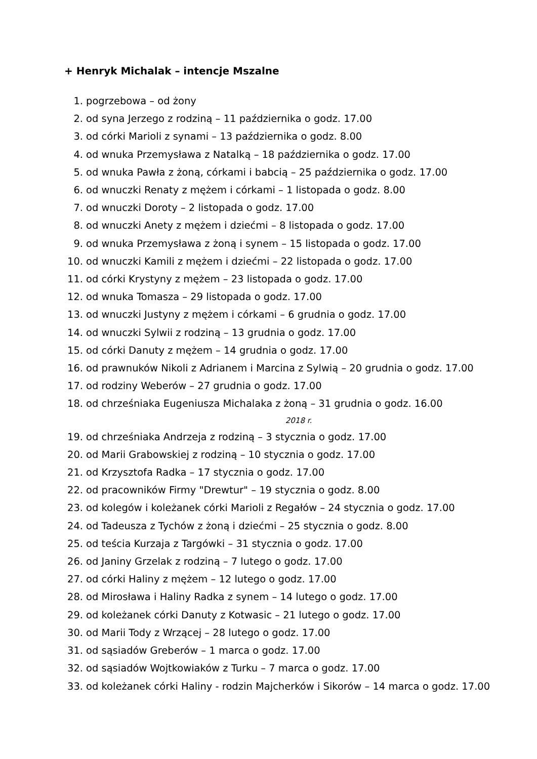+ Henryk Michalak – intencje Mszalne
1. pogrzebowa – od żony
2. od syna Jerzego z rodziną – 11 października o godz. 17.00
3. od córki Marioli z synami – 13 października o godz. 8.00
4. od wnuka Przemysława z Natalką – 18 października o godz. 17.00
5. od wnuka Pawła z żoną, córkami i babcią – 25 października o godz. 17.00
6. od wnuczki Renaty z mężem i córkami – 1 listopada o godz. 8.00
7. od wnuczki Doroty – 2 listopada o godz. 17.00
8. od wnuczki Anety z mężem i dziećmi – 8 listopada o godz. 17.00
9. od wnuka Przemysława z żoną i synem – 15 listopada o godz. 17.00
10. od wnuczki Kamili z mężem i dziećmi – 22 listopada o godz. 17.00
11. od córki Krystyny z mężem – 23 listopada o godz. 17.00
12. od wnuka Tomasza – 29 listopada o godz. 17.00
13. od wnuczki Justyny z mężem i córkami – 6 grudnia o godz. 17.00
14. od wnuczki Sylwii z rodziną – 13 grudnia o godz. 17.00
15. od córki Danuty z mężem – 14 grudnia o godz. 17.00
16. od prawnuków Nikoli z Adrianem i Marcina z Sylwią – 20 grudnia o godz. 17.00
17. od rodziny Weberów – 27 grudnia o godz. 17.00
18. od chrześniaka Eugeniusza Michalaka z żoną – 31 grudnia o godz. 16.00
2018 r.
19. od chrześniaka Andrzeja z rodziną – 3 stycznia o godz. 17.00
20. od Marii Grabowskiej z rodziną – 10 stycznia o godz. 17.00
21. od Krzysztofa Radka – 17 stycznia o godz. 17.00
22. od pracowników Firmy "Drewtur" – 19 stycznia o godz. 8.00
23. od kolegów i koleżanek córki Marioli z Regałów – 24 stycznia o godz. 17.00
24. od Tadeusza z Tychów z żoną i dziećmi – 25 stycznia o godz. 8.00
25. od teścia Kurzaja z Targówki – 31 stycznia o godz. 17.00
26. od Janiny Grzelak z rodziną – 7 lutego o godz. 17.00
27. od córki Haliny z mężem – 12 lutego o godz. 17.00
28. od Mirosława i Haliny Radka z synem – 14 lutego o godz. 17.00
29. od koleżanek córki Danuty z Kotwasic – 21 lutego o godz. 17.00
30. od Marii Tody z Wrzącej – 28 lutego o godz. 17.00
31. od sąsiadów Greberów – 1 marca o godz. 17.00
32. od sąsiadów Wojtkowiaków z Turku – 7 marca o godz. 17.00
33. od koleżanek córki Haliny - rodzin Majcherków i Sikorów – 14 marca o godz. 17.00